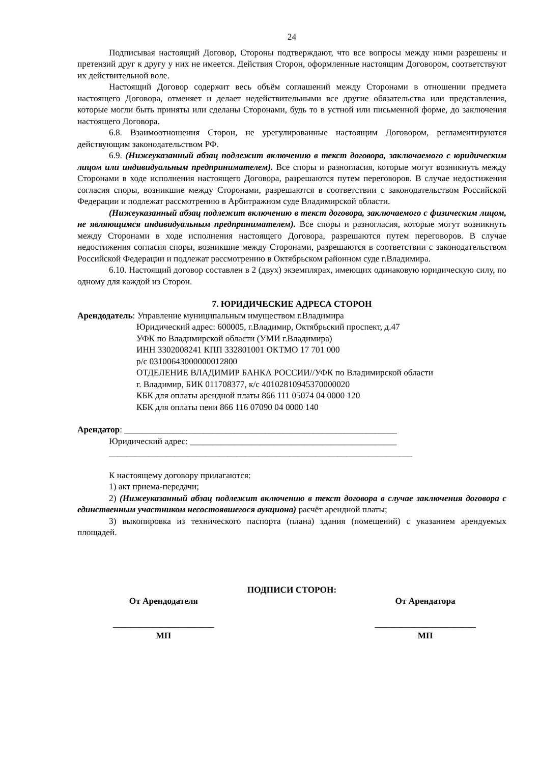24
Подписывая настоящий Договор, Стороны подтверждают, что все вопросы между ними разрешены и претензий друг к другу у них не имеется. Действия Сторон, оформленные настоящим Договором, соответствуют их действительной воле.
Настоящий Договор содержит весь объём соглашений между Сторонами в отношении предмета настоящего Договора, отменяет и делает недействительными все другие обязательства или представления, которые могли быть приняты или сделаны Сторонами, будь то в устной или письменной форме, до заключения настоящего Договора.
6.8. Взаимоотношения Сторон, не урегулированные настоящим Договором, регламентируются действующим законодательством РФ.
6.9. (Нижеуказанный абзац подлежит включению в текст договора, заключаемого с юридическим лицом или индивидуальным предпринимателем). Все споры и разногласия, которые могут возникнуть между Сторонами в ходе исполнения настоящего Договора, разрешаются путем переговоров. В случае недостижения согласия споры, возникшие между Сторонами, разрешаются в соответствии с законодательством Российской Федерации и подлежат рассмотрению в Арбитражном суде Владимирской области.
(Нижеуказанный абзац подлежит включению в текст договора, заключаемого с физическим лицом, не являющимся индивидуальным предпринимателем). Все споры и разногласия, которые могут возникнуть между Сторонами в ходе исполнения настоящего Договора, разрешаются путем переговоров. В случае недостижения согласия споры, возникшие между Сторонами, разрешаются в соответствии с законодательством Российской Федерации и подлежат рассмотрению в Октябрьском районном суде г.Владимира.
6.10. Настоящий договор составлен в 2 (двух) экземплярах, имеющих одинаковую юридическую силу, по одному для каждой из Сторон.
7. ЮРИДИЧЕСКИЕ АДРЕСА СТОРОН
Арендодатель: Управление муниципальным имуществом г.Владимира
Юридический адрес: 600005, г.Владимир, Октябрьский проспект, д.47
УФК по Владимирской области (УМИ г.Владимира)
ИНН 3302008241 КПП 332801001 ОКТМО 17 701 000
р/с 03100643000000012800
ОТДЕЛЕНИЕ ВЛАДИМИР БАНКА РОССИИ//УФК по Владимирской области
г. Владимир, БИК 011708377, к/с 40102810945370000020
КБК для оплаты арендной платы 866 111 05074 04 0000 120
КБК для оплаты пени 866 116 07090 04 0000 140
Арендатор: ______________________________________________________________
Юридический адрес: _______________________________________________
_____________________________________________________________________
К настоящему договору прилагаются:
1) акт приема-передачи;
2) (Нижеуказанный абзац подлежит включению в текст договора в случае заключения договора с единственным участником несостоявшегося аукциона) расчёт арендной платы;
3) выкопировка из технического паспорта (плана) здания (помещений) с указанием арендуемых площадей.
ПОДПИСИ СТОРОН:
От Арендодателя
_______________________
МП
От Арендатора
_______________________
МП